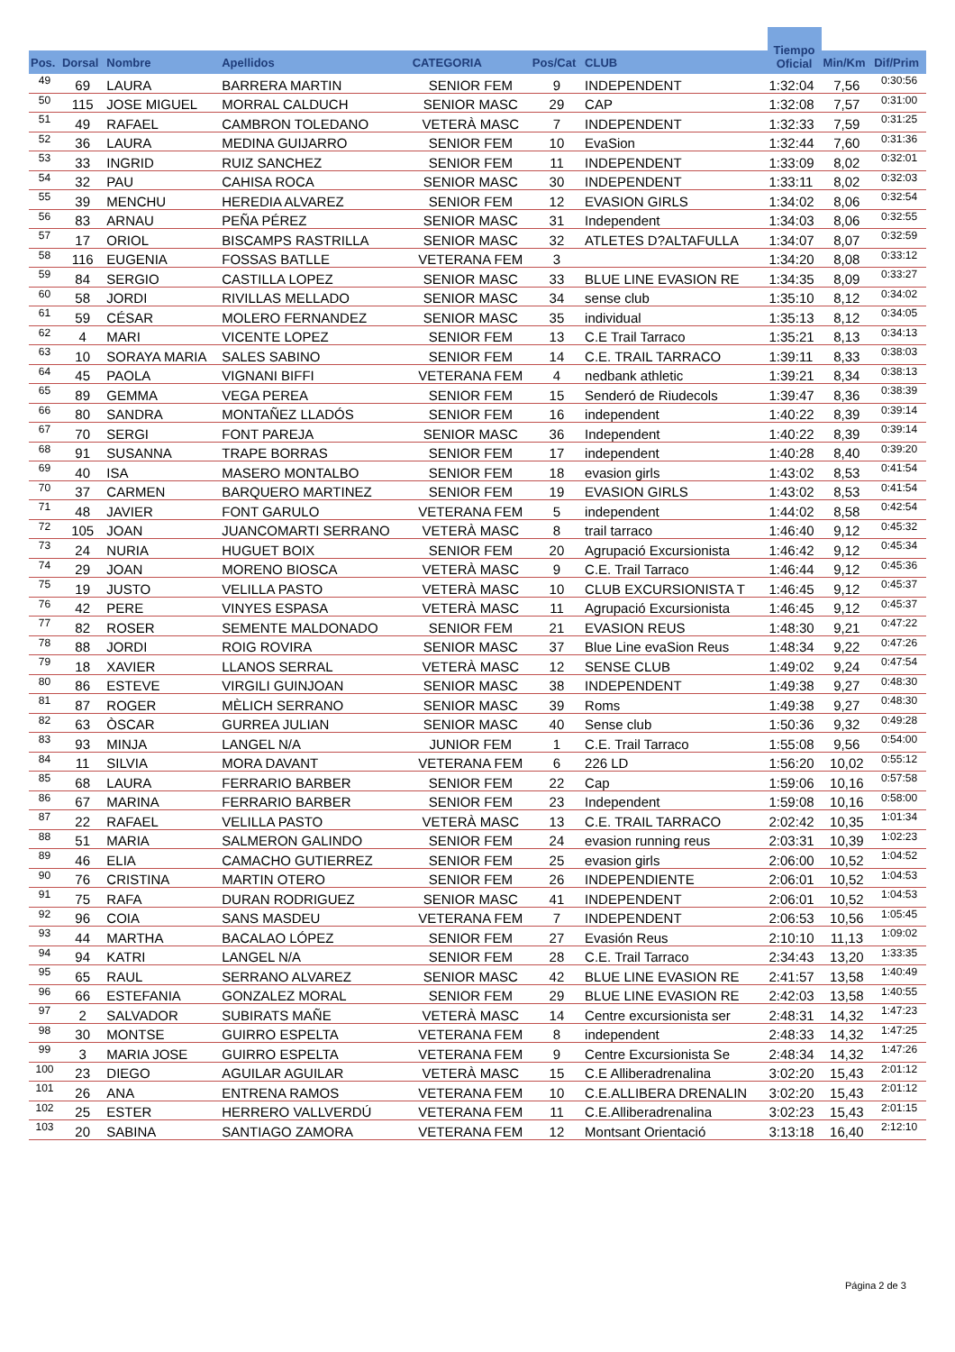| | | | | | | | Tiempo Oficial | | |
| --- | --- | --- | --- | --- | --- | --- | --- | --- | --- |
| Pos. | Dorsal | Nombre | Apellidos | CATEGORIA | Pos/Cat | CLUB | | Min/Km | Dif/Prim |
| 49 | 69 | LAURA | BARRERA MARTIN | SENIOR FEM | 9 | INDEPENDENT | 1:32:04 | 7,56 | 0:30:56 |
| 50 | 115 | JOSE MIGUEL | MORRAL CALDUCH | SENIOR MASC | 29 | CAP | 1:32:08 | 7,57 | 0:31:00 |
| 51 | 49 | RAFAEL | CAMBRON TOLEDANO | VETERÀ MASC | 7 | INDEPENDENT | 1:32:33 | 7,59 | 0:31:25 |
| 52 | 36 | LAURA | MEDINA GUIJARRO | SENIOR FEM | 10 | EvaSion | 1:32:44 | 7,60 | 0:31:36 |
| 53 | 33 | INGRID | RUIZ SANCHEZ | SENIOR FEM | 11 | INDEPENDENT | 1:33:09 | 8,02 | 0:32:01 |
| 54 | 32 | PAU | CAHISA ROCA | SENIOR MASC | 30 | INDEPENDENT | 1:33:11 | 8,02 | 0:32:03 |
| 55 | 39 | MENCHU | HEREDIA ALVAREZ | SENIOR FEM | 12 | EVASION GIRLS | 1:34:02 | 8,06 | 0:32:54 |
| 56 | 83 | ARNAU | PEÑA PÉREZ | SENIOR MASC | 31 | Independent | 1:34:03 | 8,06 | 0:32:55 |
| 57 | 17 | ORIOL | BISCAMPS RASTRILLA | SENIOR MASC | 32 | ATLETES D?ALTAFULLA | 1:34:07 | 8,07 | 0:32:59 |
| 58 | 116 | EUGENIA | FOSSAS BATLLE | VETERANA FEM | 3 | | 1:34:20 | 8,08 | 0:33:12 |
| 59 | 84 | SERGIO | CASTILLA LOPEZ | SENIOR MASC | 33 | BLUE LINE EVASION RE | 1:34:35 | 8,09 | 0:33:27 |
| 60 | 58 | JORDI | RIVILLAS MELLADO | SENIOR MASC | 34 | sense club | 1:35:10 | 8,12 | 0:34:02 |
| 61 | 59 | CÉSAR | MOLERO FERNANDEZ | SENIOR MASC | 35 | individual | 1:35:13 | 8,12 | 0:34:05 |
| 62 | 4 | MARI | VICENTE LOPEZ | SENIOR FEM | 13 | C.E Trail Tarraco | 1:35:21 | 8,13 | 0:34:13 |
| 63 | 10 | SORAYA MARIA | SALES SABINO | SENIOR FEM | 14 | C.E. TRAIL TARRACO | 1:39:11 | 8,33 | 0:38:03 |
| 64 | 45 | PAOLA | VIGNANI BIFFI | VETERANA FEM | 4 | nedbank athletic | 1:39:21 | 8,34 | 0:38:13 |
| 65 | 89 | GEMMA | VEGA PEREA | SENIOR FEM | 15 | Senderó de Riudecols | 1:39:47 | 8,36 | 0:38:39 |
| 66 | 80 | SANDRA | MONTAÑEZ LLADÓS | SENIOR FEM | 16 | independent | 1:40:22 | 8,39 | 0:39:14 |
| 67 | 70 | SERGI | FONT PAREJA | SENIOR MASC | 36 | Independent | 1:40:22 | 8,39 | 0:39:14 |
| 68 | 91 | SUSANNA | TRAPE BORRAS | SENIOR FEM | 17 | independent | 1:40:28 | 8,40 | 0:39:20 |
| 69 | 40 | ISA | MASERO MONTALBO | SENIOR FEM | 18 | evasion girls | 1:43:02 | 8,53 | 0:41:54 |
| 70 | 37 | CARMEN | BARQUERO MARTINEZ | SENIOR FEM | 19 | EVASION GIRLS | 1:43:02 | 8,53 | 0:41:54 |
| 71 | 48 | JAVIER | FONT GARULO | VETERANA FEM | 5 | independent | 1:44:02 | 8,58 | 0:42:54 |
| 72 | 105 | JOAN | JUANCOMARTI SERRANO | VETERÀ MASC | 8 | trail tarraco | 1:46:40 | 9,12 | 0:45:32 |
| 73 | 24 | NURIA | HUGUET BOIX | SENIOR FEM | 20 | Agrupació Excursionista | 1:46:42 | 9,12 | 0:45:34 |
| 74 | 29 | JOAN | MORENO BIOSCA | VETERÀ MASC | 9 | C.E. Trail Tarraco | 1:46:44 | 9,12 | 0:45:36 |
| 75 | 19 | JUSTO | VELILLA PASTO | VETERÀ MASC | 10 | CLUB EXCURSIONISTA T | 1:46:45 | 9,12 | 0:45:37 |
| 76 | 42 | PERE | VINYES ESPASA | VETERÀ MASC | 11 | Agrupació Excursionista | 1:46:45 | 9,12 | 0:45:37 |
| 77 | 82 | ROSER | SEMENTE MALDONADO | SENIOR FEM | 21 | EVASION REUS | 1:48:30 | 9,21 | 0:47:22 |
| 78 | 88 | JORDI | ROIG ROVIRA | SENIOR MASC | 37 | Blue Line evaSion Reus | 1:48:34 | 9,22 | 0:47:26 |
| 79 | 18 | XAVIER | LLANOS SERRAL | VETERÀ MASC | 12 | SENSE CLUB | 1:49:02 | 9,24 | 0:47:54 |
| 80 | 86 | ESTEVE | VIRGILI GUINJOAN | SENIOR MASC | 38 | INDEPENDENT | 1:49:38 | 9,27 | 0:48:30 |
| 81 | 87 | ROGER | MÈLICH SERRANO | SENIOR MASC | 39 | Roms | 1:49:38 | 9,27 | 0:48:30 |
| 82 | 63 | ÒSCAR | GURREA JULIAN | SENIOR MASC | 40 | Sense club | 1:50:36 | 9,32 | 0:49:28 |
| 83 | 93 | MINJA | LANGEL N/A | JUNIOR FEM | 1 | C.E. Trail Tarraco | 1:55:08 | 9,56 | 0:54:00 |
| 84 | 11 | SILVIA | MORA DAVANT | VETERANA FEM | 6 | 226 LD | 1:56:20 | 10,02 | 0:55:12 |
| 85 | 68 | LAURA | FERRARIO BARBER | SENIOR FEM | 22 | Cap | 1:59:06 | 10,16 | 0:57:58 |
| 86 | 67 | MARINA | FERRARIO BARBER | SENIOR FEM | 23 | Independent | 1:59:08 | 10,16 | 0:58:00 |
| 87 | 22 | RAFAEL | VELILLA PASTO | VETERÀ MASC | 13 | C.E. TRAIL TARRACO | 2:02:42 | 10,35 | 1:01:34 |
| 88 | 51 | MARIA | SALMERON GALINDO | SENIOR FEM | 24 | evasion running reus | 2:03:31 | 10,39 | 1:02:23 |
| 89 | 46 | ELIA | CAMACHO GUTIERREZ | SENIOR FEM | 25 | evasion girls | 2:06:00 | 10,52 | 1:04:52 |
| 90 | 76 | CRISTINA | MARTIN OTERO | SENIOR FEM | 26 | INDEPENDIENTE | 2:06:01 | 10,52 | 1:04:53 |
| 91 | 75 | RAFA | DURAN RODRIGUEZ | SENIOR MASC | 41 | INDEPENDENT | 2:06:01 | 10,52 | 1:04:53 |
| 92 | 96 | COIA | SANS MASDEU | VETERANA FEM | 7 | INDEPENDENT | 2:06:53 | 10,56 | 1:05:45 |
| 93 | 44 | MARTHA | BACALAO LÓPEZ | SENIOR FEM | 27 | Evasión Reus | 2:10:10 | 11,13 | 1:09:02 |
| 94 | 94 | KATRI | LANGEL N/A | SENIOR FEM | 28 | C.E. Trail Tarraco | 2:34:43 | 13,20 | 1:33:35 |
| 95 | 65 | RAUL | SERRANO ALVAREZ | SENIOR MASC | 42 | BLUE LINE EVASION RE | 2:41:57 | 13,58 | 1:40:49 |
| 96 | 66 | ESTEFANIA | GONZALEZ MORAL | SENIOR FEM | 29 | BLUE LINE EVASION RE | 2:42:03 | 13,58 | 1:40:55 |
| 97 | 2 | SALVADOR | SUBIRATS MAÑE | VETERÀ MASC | 14 | Centre excursionista ser | 2:48:31 | 14,32 | 1:47:23 |
| 98 | 30 | MONTSE | GUIRRO ESPELTA | VETERANA FEM | 8 | independent | 2:48:33 | 14,32 | 1:47:25 |
| 99 | 3 | MARIA JOSE | GUIRRO ESPELTA | VETERANA FEM | 9 | Centre Excursionista Se | 2:48:34 | 14,32 | 1:47:26 |
| 100 | 23 | DIEGO | AGUILAR AGUILAR | VETERÀ MASC | 15 | C.E Alliberadrenalina | 3:02:20 | 15,43 | 2:01:12 |
| 101 | 26 | ANA | ENTRENA RAMOS | VETERANA FEM | 10 | C.E.ALLIBERA DRENALIN | 3:02:20 | 15,43 | 2:01:12 |
| 102 | 25 | ESTER | HERRERO VALLVERDÚ | VETERANA FEM | 11 | C.E.Alliberadrenalina | 3:02:23 | 15,43 | 2:01:15 |
| 103 | 20 | SABINA | SANTIAGO ZAMORA | VETERANA FEM | 12 | Montsant Orientació | 3:13:18 | 16,40 | 2:12:10 |
Página 2 de 3